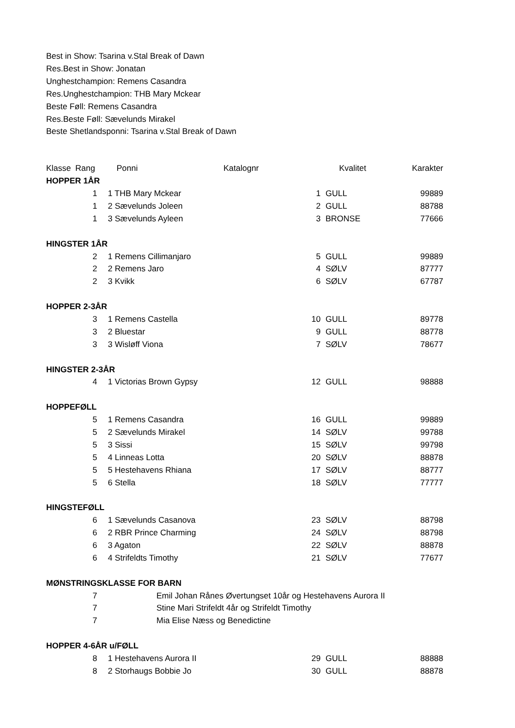Best in Show: Tsarina v.Stal Break of Dawn
Res.Best in Show: Jonatan
Unghestchampion: Remens Casandra
Res.Unghestchampion: THB Mary Mckear
Beste Føll: Remens Casandra
Res.Beste Føll: Sævelunds Mirakel
Beste Shetlandsponni: Tsarina v.Stal Break of Dawn
| Klasse | Rang | Ponni | Katalognr | Kvalitet | Karakter |
| --- | --- | --- | --- | --- | --- |
| HOPPER 1ÅR | | | | | |
| | 1 | 1 THB Mary Mckear | 1 | GULL | 99889 |
| | 1 | 2 Sævelunds Joleen | 2 | GULL | 88788 |
| | 1 | 3 Sævelunds Ayleen | 3 | BRONSE | 77666 |
| HINGSTER 1ÅR | | | | | |
| | 2 | 1 Remens Cillimanjaro | 5 | GULL | 99889 |
| | 2 | 2 Remens Jaro | 4 | SØLV | 87777 |
| | 2 | 3 Kvikk | 6 | SØLV | 67787 |
| HOPPER 2-3ÅR | | | | | |
| | 3 | 1 Remens Castella | 10 | GULL | 89778 |
| | 3 | 2 Bluestar | 9 | GULL | 88778 |
| | 3 | 3 Wisløff Viona | 7 | SØLV | 78677 |
| HINGSTER 2-3ÅR | | | | | |
| | 4 | 1 Victorias Brown Gypsy | 12 | GULL | 98888 |
| HOPPEFØLL | | | | | |
| | 5 | 1 Remens Casandra | 16 | GULL | 99889 |
| | 5 | 2 Sævelunds Mirakel | 14 | SØLV | 99788 |
| | 5 | 3 Sissi | 15 | SØLV | 99798 |
| | 5 | 4 Linneas Lotta | 20 | SØLV | 88878 |
| | 5 | 5 Hestehavens Rhiana | 17 | SØLV | 88777 |
| | 5 | 6 Stella | 18 | SØLV | 77777 |
| HINGSTEFØLL | | | | | |
| | 6 | 1 Sævelunds Casanova | 23 | SØLV | 88798 |
| | 6 | 2 RBR Prince Charming | 24 | SØLV | 88798 |
| | 6 | 3 Agaton | 22 | SØLV | 88878 |
| | 6 | 4 Strifeldts Timothy | 21 | SØLV | 77677 |
| MØNSTRINGSKLASSE FOR BARN | | | | | |
| | 7 | Emil Johan Rånes Øvertungset 10år og Hestehavens Aurora II | | | |
| | 7 | Stine Mari Strifeldt 4år og Strifeldt Timothy | | | |
| | 7 | Mia Elise Næss og Benedictine | | | |
| HOPPER 4-6ÅR u/FØLL | | | | | |
| | 8 | 1 Hestehavens Aurora II | 29 | GULL | 88888 |
| | 8 | 2 Storhaugs Bobbie Jo | 30 | GULL | 88878 |